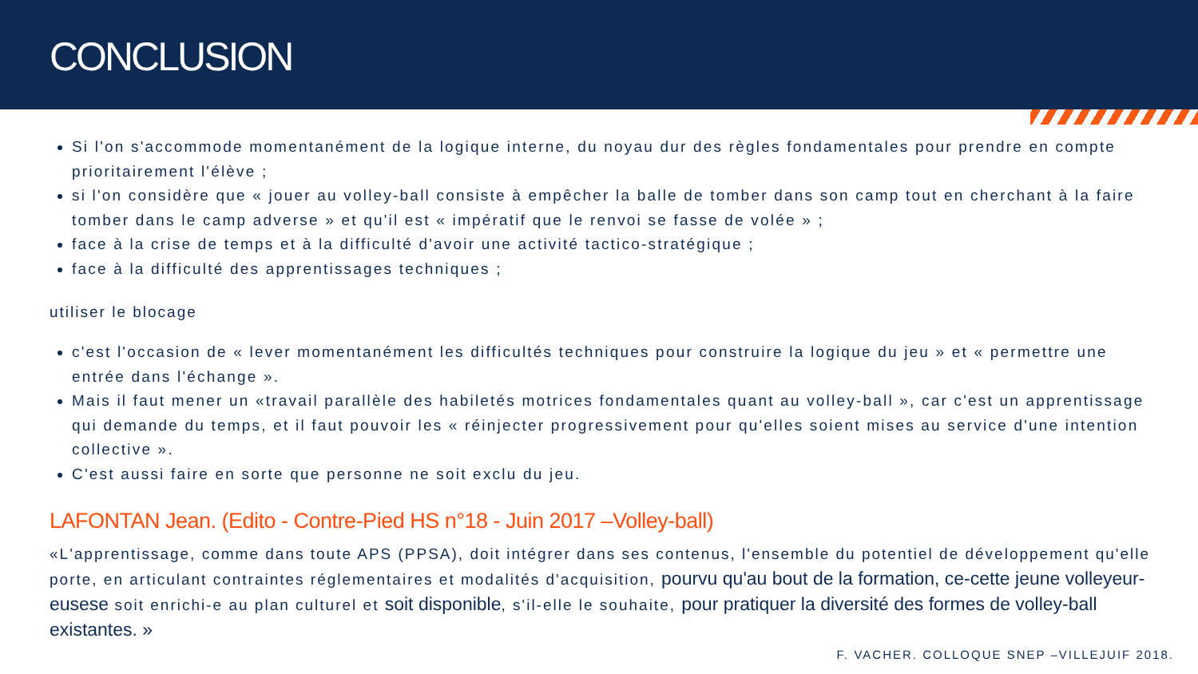CONCLUSION
Si l'on s'accommode momentanément de la logique interne, du noyau dur des règles fondamentales pour prendre en compte prioritairement l'élève ;
si l'on considère que « jouer au volley-ball consiste à empêcher la balle de tomber dans son camp tout en cherchant à la faire tomber dans le camp adverse » et qu'il est « impératif que le renvoi se fasse de volée » ;
face à la crise de temps et à la difficulté d'avoir une activité tactico-stratégique ;
face à la difficulté des apprentissages techniques ;
utiliser le blocage
c'est l'occasion de « lever momentanément les difficultés techniques pour construire la logique du jeu » et « permettre une entrée dans l'échange ».
Mais il faut mener un «travail parallèle des habiletés motrices fondamentales quant au volley-ball », car c'est un apprentissage qui demande du temps, et il faut pouvoir les « réinjecter progressivement pour qu'elles soient mises au service d'une intention collective ».
C'est aussi faire en sorte que personne ne soit exclu du jeu.
LAFONTAN Jean. (Edito - Contre-Pied HS n°18 - Juin 2017 –Volley-ball)
«L'apprentissage, comme dans toute APS (PPSA), doit intégrer dans ses contenus, l'ensemble du potentiel de développement qu'elle porte, en articulant contraintes réglementaires et modalités d'acquisition, pourvu qu'au bout de la formation, ce-cette jeune volleyeur-eusese soit enrichi-e au plan culturel et soit disponible, s'il-elle le souhaite, pour pratiquer la diversité des formes de volley-ball existantes. »
F. VACHER. COLLOQUE SNEP –VILLEJUIF 2018.